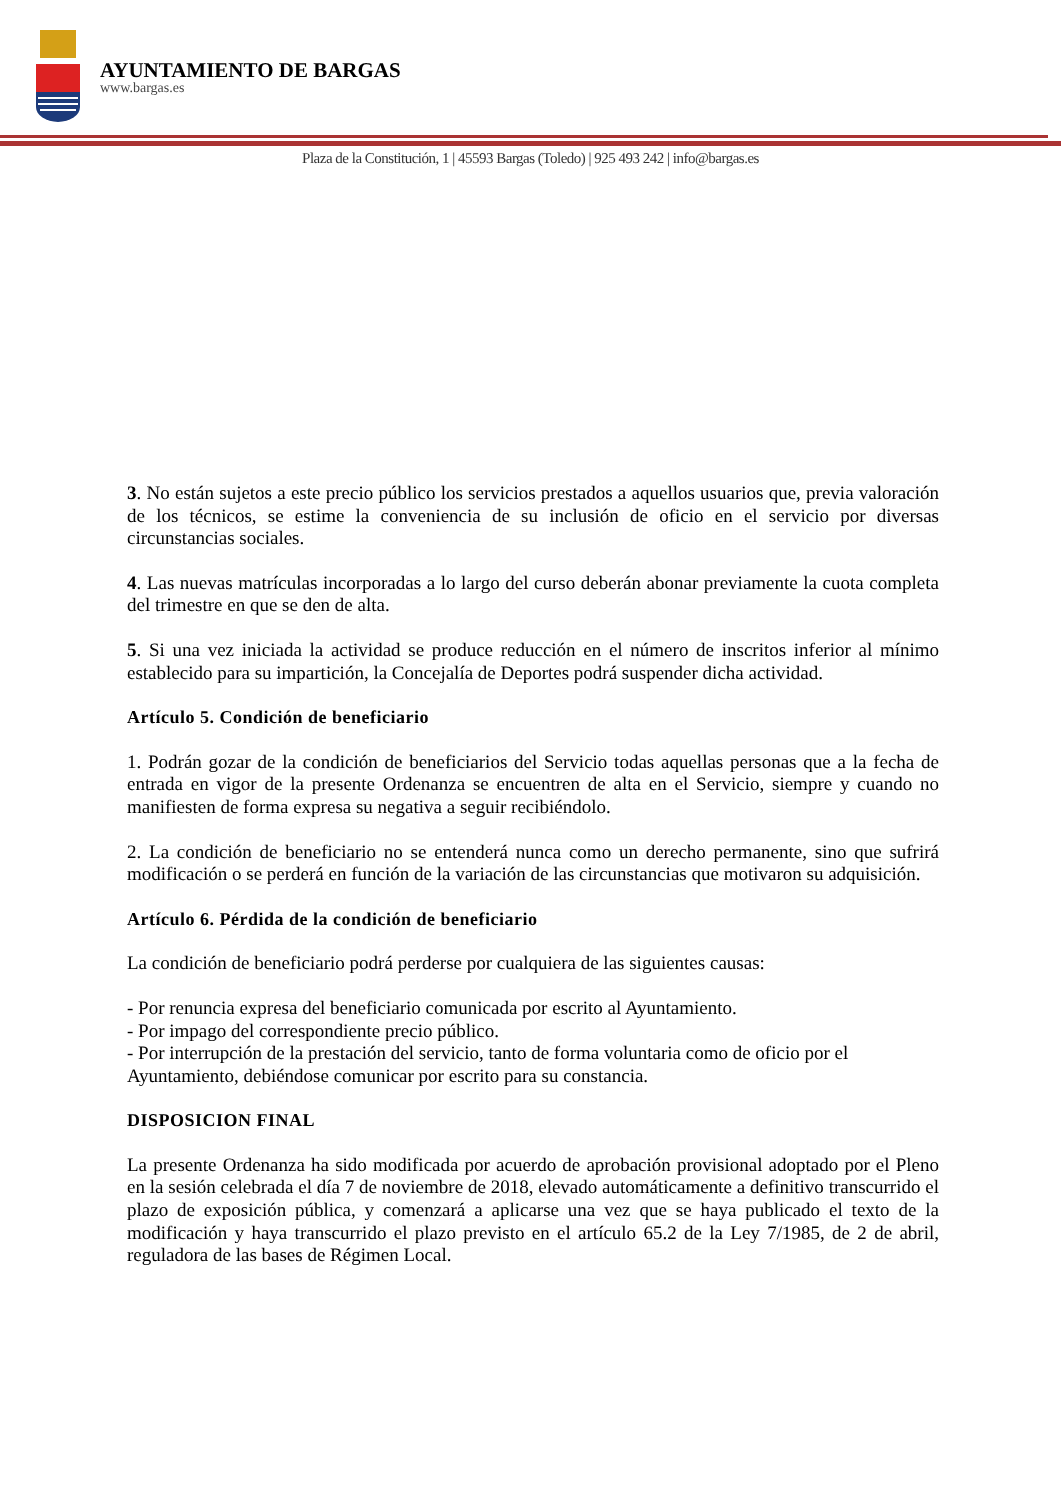AYUNTAMIENTO DE BARGAS
www.bargas.es
Plaza de la Constitución, 1 | 45593 Bargas (Toledo) | 925 493 242 | info@bargas.es
3. No están sujetos a este precio público los servicios prestados a aquellos usuarios que, previa valoración de los técnicos, se estime la conveniencia de su inclusión de oficio en el servicio por diversas circunstancias sociales.
4. Las nuevas matrículas incorporadas a lo largo del curso deberán abonar previamente la cuota completa del trimestre en que se den de alta.
5. Si una vez iniciada la actividad se produce reducción en el número de inscritos inferior al mínimo establecido para su impartición, la Concejalía de Deportes podrá suspender dicha actividad.
Artículo 5. Condición de beneficiario
1. Podrán gozar de la condición de beneficiarios del Servicio todas aquellas personas que a la fecha de entrada en vigor de la presente Ordenanza se encuentren de alta en el Servicio, siempre y cuando no manifiesten de forma expresa su negativa a seguir recibiéndolo.
2. La condición de beneficiario no se entenderá nunca como un derecho permanente, sino que sufrirá modificación o se perderá en función de la variación de las circunstancias que motivaron su adquisición.
Artículo 6. Pérdida de la condición de beneficiario
La condición de beneficiario podrá perderse por cualquiera de las siguientes causas:
- Por renuncia expresa del beneficiario comunicada por escrito al Ayuntamiento.
- Por impago del correspondiente precio público.
- Por interrupción de la prestación del servicio, tanto de forma voluntaria como de oficio por el Ayuntamiento, debiéndose comunicar por escrito para su constancia.
DISPOSICION FINAL
La presente Ordenanza ha sido modificada por acuerdo de aprobación provisional adoptado por el Pleno en la sesión celebrada el día 7 de noviembre de 2018, elevado automáticamente a definitivo transcurrido el plazo de exposición pública, y comenzará a aplicarse una vez que se haya publicado el texto de la modificación y haya transcurrido el plazo previsto en el artículo 65.2 de la Ley 7/1985, de 2 de abril, reguladora de las bases de Régimen Local.